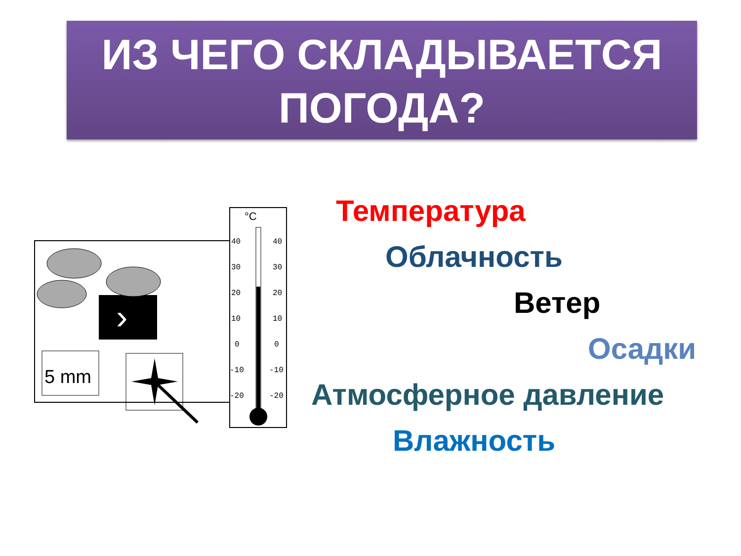ИЗ ЧЕГО СКЛАДЫВАЕТСЯ
ПОГОДА?
°C
40
40
30
30
20
20
10
10
0
0
-10
-10
-20
-20
›
5 mm
Температура
Облачность
Ветер
Осадки
Атмосферное давление
Влажность